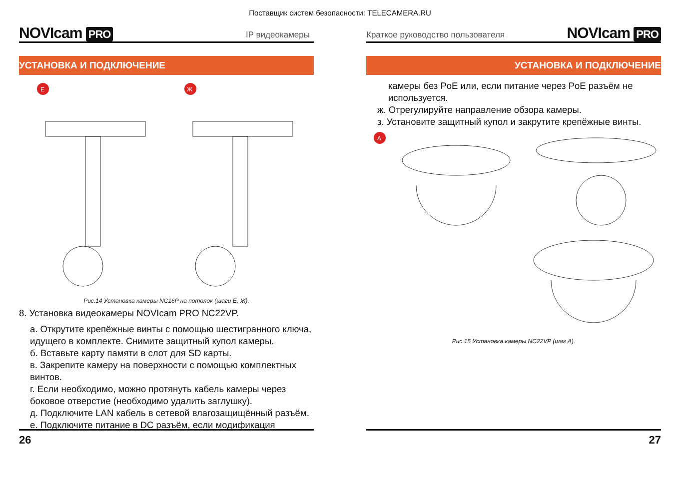Поставщик систем безопасности: TELECAMERA.RU
NOVIcam PRO
IP видеокамеры
УСТАНОВКА И ПОДКЛЮЧЕНИЕ
Е
Ж
Рис.14 Установка камеры NC16P на потолок (шаги Е, Ж).
8. Установка видеокамеры NOVIcam PRO NC22VP.
а. Открутите крепёжные винты с помощью шестигранного ключа, идущего в комплекте. Снимите защитный купол камеры.
б. Вставьте карту памяти в слот для SD карты.
в. Закрепите камеру на поверхности с помощью комплектных винтов.
г. Если необходимо, можно протянуть кабель камеры через боковое отверстие (необходимо удалить заглушку).
д. Подключите LAN кабель в сетевой влагозащищённый разъём.
е. Подключите питание в DC разъём, если модификация
26
Краткое руководство пользователя
NOVIcam PRO
УСТАНОВКА И ПОДКЛЮЧЕНИЕ
камеры без PoE или, если питание через PoE разъём не используется.
ж. Отрегулируйте направление обзора камеры.
з. Установите защитный купол и закрутите крепёжные винты.
А
Рис.15 Установка камеры NC22VP (шаг А).
27